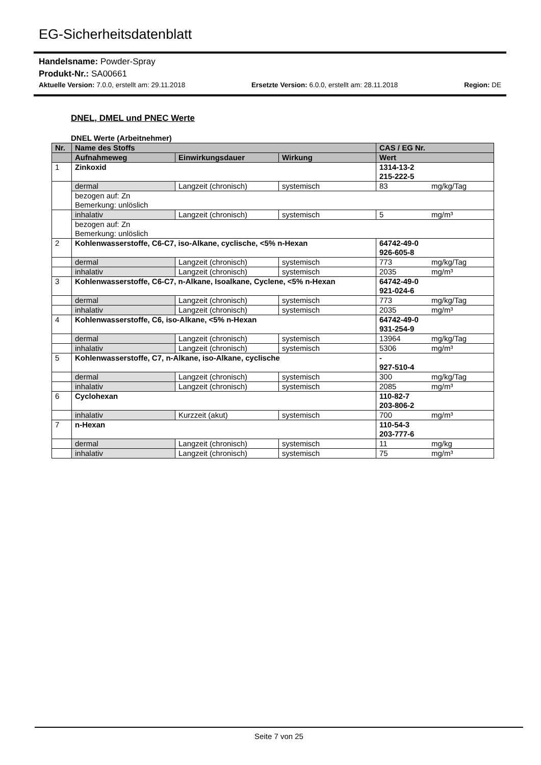EG-Sicherheitsdatenblatt
Handelsname: Powder-Spray
Produkt-Nr.: SA00661
Aktuelle Version: 7.0.0, erstellt am: 29.11.2018 Ersetzte Version: 6.0.0, erstellt am: 28.11.2018 Region: DE
DNEL, DMEL und PNEC Werte
DNEL Werte (Arbeitnehmer)
| Nr. | Name des Stoffs | | | CAS / EG Nr. | |
| --- | --- | --- | --- | --- | --- |
| | Aufnahmeweg | Einwirkungsdauer | Wirkung | Wert | |
| 1 | Zinkoxid | | | 1314-13-2 215-222-5 | |
| | dermal | Langzeit (chronisch) | systemisch | 83 | mg/kg/Tag |
| | bezogen auf: Zn Bemerkung: unlöslich | | | | |
| | inhalativ | Langzeit (chronisch) | systemisch | 5 | mg/m³ |
| | bezogen auf: Zn Bemerkung: unlöslich | | | | |
| 2 | Kohlenwasserstoffe, C6-C7, iso-Alkane, cyclische, <5% n-Hexan | | | 64742-49-0 926-605-8 | |
| | dermal | Langzeit (chronisch) | systemisch | 773 | mg/kg/Tag |
| | inhalativ | Langzeit (chronisch) | systemisch | 2035 | mg/m³ |
| 3 | Kohlenwasserstoffe, C6-C7, n-Alkane, Isoalkane, Cyclene, <5% n-Hexan | | | 64742-49-0 921-024-6 | |
| | dermal | Langzeit (chronisch) | systemisch | 773 | mg/kg/Tag |
| | inhalativ | Langzeit (chronisch) | systemisch | 2035 | mg/m³ |
| 4 | Kohlenwasserstoffe, C6, iso-Alkane, <5% n-Hexan | | | 64742-49-0 931-254-9 | |
| | dermal | Langzeit (chronisch) | systemisch | 13964 | mg/kg/Tag |
| | inhalativ | Langzeit (chronisch) | systemisch | 5306 | mg/m³ |
| 5 | Kohlenwasserstoffe, C7, n-Alkane, iso-Alkane, cyclische | | | - 927-510-4 | |
| | dermal | Langzeit (chronisch) | systemisch | 300 | mg/kg/Tag |
| | inhalativ | Langzeit (chronisch) | systemisch | 2085 | mg/m³ |
| 6 | Cyclohexan | | | 110-82-7 203-806-2 | |
| | inhalativ | Kurzzeit (akut) | systemisch | 700 | mg/m³ |
| 7 | n-Hexan | | | 110-54-3 203-777-6 | |
| | dermal | Langzeit (chronisch) | systemisch | 11 | mg/kg |
| | inhalativ | Langzeit (chronisch) | systemisch | 75 | mg/m³ |
Seite 7 von 25